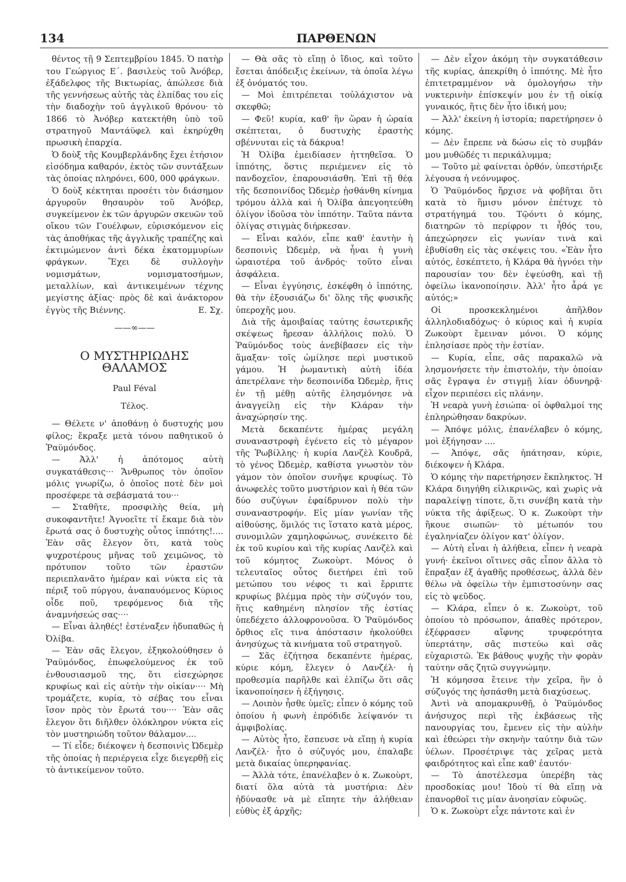134 ΠΑΡΘΕΝΩΝ
θέντος τῇ 9 Σεπτεμβρίου 1845. Ὁ πατὴρ του Γεώργιος Ε΄. βασιλεὺς τοῦ Ἀνόβερ, ἐξάδελφος τῆς Βικτωρίας, ἀπώλεσε διὰ τῆς γεννήσεως αὐτῆς τὰς ἐλπίδας του εἰς τὴν διαδοχὴν τοῦ ἀγγλικοῦ θρόνου· τὸ 1866 τὸ Ἀνόβερ κατεκτήθη ὑπὸ τοῦ στρατηγοῦ Μαντάϋφελ καὶ ἐκηρύχθη πρωσικὴ ἐπαρχία.
Ὁ δοὺξ τῆς Κουμβερλάνδης ἔχει ἐτήσιον εἰσόδημα καθαρόν, ἐκτὸς τῶν συντάξεων τὰς ὁποίας πληρόνει, 600, 000 φράγκων.
Ὁ δοὺξ κέκτηται προσέτι τὸν διάσημον ἀργυροῦν θησαυρὸν τοῦ Ἀνόβερ, συγκείμενον ἐκ τῶν ἀργυρῶν σκευῶν τοῦ οἴκου τῶν Γουέλφων, εὑρισκόμενον εἰς τὰς ἀποθήκας τῆς ἀγγλικῆς τραπέζης καὶ ἐκτιμώμενον ἀντὶ δέκα ἑκατομμυρίων φράγκων. Ἔχει δὲ συλλογὴν νομισμάτων, νομισματοσήμων, μεταλλίων, καὶ ἀντικειμένων τέχνης μεγίστης ἀξίας· πρὸς δὲ καὶ ἀνάκτορον ἐγγὺς τῆς Βιέννης. Ε. Σχ.
——∞——
Ο ΜΥΣΤΗΡΙΩΔΗΣ ΘΑΛΑΜΟΣ
Paul Féval
Τέλος.
— Θέλετε ν' ἀποθάνῃ ὁ δυστυχής μου φίλος; ἔκραξε μετὰ τόνου παθητικοῦ ὁ Ῥαϋμόνδος.
— Ἀλλ' ἡ ἀπότομος αὐτὴ συγκατάθεσις··· Ἄνθρωπος τὸν ὁποῖον μόλις γνωρίζω, ὁ ὁποῖος ποτὲ δὲν μοὶ προσέφερε τὰ σεβάσματά του···
— Σταθῆτε, προσφιλὴς θεία, μὴ συκοφαντῆτε! Ἀγνοεῖτε τί ἔκαμε διὰ τὸν ἔρωτά σας ὁ δυστυχὴς οὗτος ἱππότης!.... Ἐὰν σᾶς ἔλεγον ὅτι, κατὰ τοὺς ψυχροτέρους μῆνας τοῦ χειμῶνος, τὸ πρότυπον τοῦτο τῶν ἐραστῶν περιεπλανᾶτο ἡμέραν καὶ νύκτα εἰς τὰ πέριξ τοῦ πύργου, ἀναπαυόμενος Κύριος οἶδε ποῦ, τρεφόμενος διὰ τῆς ἀναμνήσεώς σας····
— Εἶναι ἀληθές! ἐστέναξεν ἡδυπαθῶς ἡ Ὀλίβα.
— Ἐὰν σᾶς ἔλεγον, ἐξηκολούθησεν ὁ Ῥαϋμόνδος, ἐπωφελούμενος ἐκ τοῦ ἐνθουσιασμοῦ της, ὅτι εἰσεχώρησε κρυφίως καὶ εἰς αὐτὴν τὴν οἰκίαν···· Μὴ τρομάζετε, κυρία, τὸ σέβας του εἶναι ἴσον πρὸς τὸν ἔρωτά του···· Ἐὰν σᾶς ἔλεγον ὅτι διῆλθεν ὁλόκληρον νύκτα εἰς τὸν μυστηριώδη τοῦτον θάλαμον....
— Τί εἶδε; διέκοψεν ἡ δεσποινὶς Ὠδεμὲρ τῆς ὁποίας ἡ περιέργεια εἶχε διεγερθῇ εἰς τὸ ἀντικείμενον τοῦτο.
— Θὰ σᾶς τὸ εἴπῃ ὁ ἴδιος, καὶ τοῦτο ἔσεται ἀπόδειξις ἐκείνων, τὰ ὁποῖα λέγω ἐξ ὀνόματός του.
— Μοὶ ἐπιτρέπεται τοὐλάχιστον νὰ σκεφθῶ;
— Φεῦ! κυρία, καθ' ἣν ὥραν ἡ ὡραία σκέπτεται, ὁ δυστυχὴς ἐραστὴς σβέννυται εἰς τὰ δάκρυα!
Ἡ Ὀλίβα ἐμειδίασεν ἡττηθεῖσα. Ὁ ἱππότης, ὅστις περιέμενεν εἰς τὸ πανδοχεῖον, ἐπαρουσιάσθη. Ἐπὶ τῇ θέᾳ τῆς δεσποινίδος Ὠδεμὲρ ᾐσθάνθη κίνημα τρόμου ἀλλὰ καὶ ἡ Ὀλίβα ἀπεγοητεύθη ὀλίγον ἰδοῦσα τὸν ἱππότην. Ταῦτα πάντα ὀλίγας στιγμὰς διήρκεσαν.
— Εἶναι καλόν, εἶπε καθ' ἑαυτὴν ἡ δεσποινὶς Ὠδεμὲρ, νὰ ἦναι ἡ γυνὴ ὡραιοτέρα τοῦ ἀνδρός· τοῦτο εἶναι ἀσφάλεια.
— Εἶναι ἐγγύησις, ἐσκέφθη ὁ ἱππότης, θὰ τὴν ἐξουσιάζω δι' ὅλης τῆς φυσικῆς ὑπεροχῆς μου.
Διὰ τῆς ἀμοιβαίας ταύτης ἐσωτερικῆς σκέψεως ἤρεσαν ἀλλήλοις πολύ. Ὁ Ῥαϋμόνδος τοὺς ἀνεβίβασεν εἰς τὴν ἅμαξαν· τοῖς ὡμίλησε περὶ μυστικοῦ γάμου. Ἡ ῥωμαντικὴ αὐτὴ ἰδέα ἀπετρέλανε τὴν δεσποινίδα Ὠδεμὲρ, ἥτις ἐν τῇ μέθῃ αὐτῆς ἐλησμόνησε νὰ ἀναγγείλῃ εἰς τὴν Κλάραν τὴν ἀναχώρησίν της.
Μετὰ δεκαπέντε ἡμέρας μεγάλη συναναστροφὴ ἐγένετο εἰς τὸ μέγαρον τῆς Ῥωβίλλης· ἡ κυρία Λανζὲλ Κουδρᾶ, τὸ γένος Ὠδεμὲρ, καθίστα γνωστὸν τὸν γάμον τὸν ὁποῖον συνῆψε κρυφίως. Τὸ ἀνωφελὲς τοῦτο μυστήριον καὶ ἡ θέα τῶν δύο συζύγων ἐφαίδρυνον πολὺ τὴν συναναστροφήν. Εἰς μίαν γωνίαν τῆς αἰθούσης, ὅμιλός τις ἵστατο κατὰ μέρος, συνομιλῶν χαμηλοφώνως, συνέκειτο δὲ ἐκ τοῦ κυρίου καὶ τῆς κυρίας Λανζὲλ καὶ τοῦ κόμητος Ζωκοὺρτ. Μόνος ὁ τελευταῖος οὗτος διετήρει ἐπὶ τοῦ μετώπου του νέφος τι καὶ ἔρριπτε κρυφίως βλέμμα πρὸς τὴν σύζυγόν του, ἥτις καθημένη πλησίον τῆς ἑστίας ὑπεδέχετο ἀλλοφρονοῦσα. Ὁ Ῥαϋμόνδος ὄρθιος εἴς τινα ἀπόστασιν ἠκολούθει ἀνησύχως τὰ κινήματα τοῦ στρατηγοῦ.
— Σᾶς ἐζήτησα δεκαπέντε ἡμέρας, κύριε κόμη, ἔλεγεν ὁ Λανζέλ· ἡ προθεσμία παρῆλθε καὶ ἐλπίζω ὅτι σᾶς ἱκανοποίησεν ἡ ἐξήγησις.
— Λοιπὸν ἦσθε ὑμεῖς; εἶπεν ὁ κόμης τοῦ ὁποίου ἡ φωνὴ ἐπρόδιδε λείψανόν τι ἀμφιβολίας.
— Αὐτὸς ἦτο, ἔσπευσε νὰ εἴπῃ ἡ κυρία Λανζέλ· ἦτο ὁ σύζυγός μου, ἐπαλαβε μετὰ δικαίας ὑπερηφανίας.
— Ἀλλὰ τότε, ἐπανέλαβεν ὁ κ. Ζωκοὺρτ, διατί ὅλα αὐτὰ τὰ μυστήρια: Δὲν ἠδύνασθε νὰ μὲ εἴπητε τὴν ἀλήθειαν εὐθὺς ἐξ ἀρχῆς;
— Δὲν εἶχον ἀκόμη τὴν συγκατάθεσιν τῆς κυρίας, ἀπεκρίθη ὁ ἱππότης. Μὲ ἦτο ἐπιτετραμμένον νὰ ὁμολογήσω τὴν νυκτερινὴν ἐπίσκεψίν μου ἐν τῇ οἰκίᾳ γυναικός, ἥτις δὲν ἦτο ἰδική μου;
— Ἀλλ' ἐκείνη ἡ ἱστορία; παρετήρησεν ὁ κόμης.
— Δὲν ἔπρεπε νὰ δώσω εἰς τὸ συμβάν μου μυθῶδές τι περικάλυμμα;
— Τοῦτο μὲ φαίνεται ὀρθόν, ὑπεστήριξε λέγουσα ἡ νεόνυμφος.
Ὁ Ῥαϋμόνδος ἤρχισε νὰ φοβῆται ὅτι κατὰ τὸ ἥμισυ μόνον ἐπέτυχε τὸ στρατήγημά του. Τῷόντι ὁ κόμης, διατηρῶν τὸ περίφρον τι ἦθός του, ἀπεχώρησεν εἰς γωνίαν τινὰ καὶ ἐβυθίσθη εἰς τὰς σκέψεις του. «Ἐὰν ἦτο αὐτός, ἐσκέπτετο, ἡ Κλάρα θὰ ἠγνόει τὴν παρουσίαν του· δὲν ἐψεύσθη, καὶ τῇ ὀφείλω ἱκανοποίησιν. Ἀλλ' ἦτο ἆρά γε αὐτός;»
Οἱ προσκεκλημένοι ἀπῆλθον ἀλληλοδιαδόχως· ὁ κύριος καὶ ἡ κυρία Ζωκοὺρτ ἔμειναν μόνοι. Ὁ κόμης ἐπλησίασε πρὸς τὴν ἑστίαν.
— Κυρία, εἶπε, σᾶς παρακαλῶ νὰ λησμονήσετε τὴν ἐπιστολήν, τὴν ὁποίαν σᾶς ἔγραψα ἐν στιγμῇ λίαν ὀδυνηρᾷ· εἶχον περιπέσει εἰς πλάνην.
Ἡ νεαρὰ γυνὴ ἐσιώπα· οἱ ὀφθαλμοί της ἐπληρώθησαν δακρύων.
— Ἀπόψε μόλις, ἐπανέλαβεν ὁ κόμης, μοὶ ἐξήγησαν ....
— Ἀπόψε, σᾶς ἠπάτησαν, κύριε, διέκοψεν ἡ Κλάρα.
Ὁ κόμης τὴν παρετήρησεν ἔκπληκτος. Ἡ Κλάρα διηγήθη εἰλικρινῶς, καὶ χωρὶς νὰ παραλείψῃ τίποτε, ὅ,τι συνέβη κατὰ τὴν νύκτα τῆς ἀφίξεως. Ὁ κ. Ζωκοὺρτ τὴν ἤκουε σιωπῶν· τὸ μέτωπόν του ἐγαληνίαζεν ὀλίγον κατ' ὀλίγον.
— Αὐτὴ εἶναι ἡ ἀλήθεια, εἶπεν ἡ νεαρὰ γυνή· ἐκεῖνοι οἵτινες σᾶς εἶπον ἄλλα τὸ ἔπραξαν ἐξ ἀγαθῆς προθέσεως, ἀλλὰ δὲν θέλω νὰ ὀφείλω τὴν ἐμπιστοσύνην σας εἰς τὸ ψεῦδος.
— Κλάρα, εἶπεν ὁ κ. Ζωκοὺρτ, τοῦ ὁποίου τὸ πρόσωπον, ἀπαθὲς πρότερον, ἐξέφρασεν αἴφνης τρυφερότητα ὑπερτάτην, σᾶς πιστεύω καὶ σᾶς εὐχαριστῶ. Ἐκ βάθους ψυχῆς τὴν φορὰν ταύτην σᾶς ζητῶ συγγνώμην.
Ἡ κόμησσα ἔτεινε τὴν χεῖρα, ἣν ὁ σύζυγός της ἠσπάσθη μετὰ διαχύσεως.
Ἀντὶ νὰ απομακρυνθῇ, ὁ Ῥαϋμόνδος ἀνήσυχος περὶ τῆς ἐκβάσεως τῆς πανουργίας του, ἔμενεν εἰς τὴν αὐλὴν καὶ ἐθεώρει τὴν σκηνὴν ταύτην διὰ τῶν ὑέλων. Προσέτριψε τὰς χεῖρας μετὰ φαιδρότητος καὶ εἶπε καθ' ἑαυτόν·
— Τὸ ἀποτέλεσμα ὑπερέβη τὰς προσδοκίας μου! Ἰδοὺ τί θὰ εἴπῃ νὰ ἐπανορθοῖ τις μίαν ἀνοησίαν εὐφυῶς.
Ὁ κ. Ζωκοὺρτ εἶχε πάντοτε καὶ ἐν